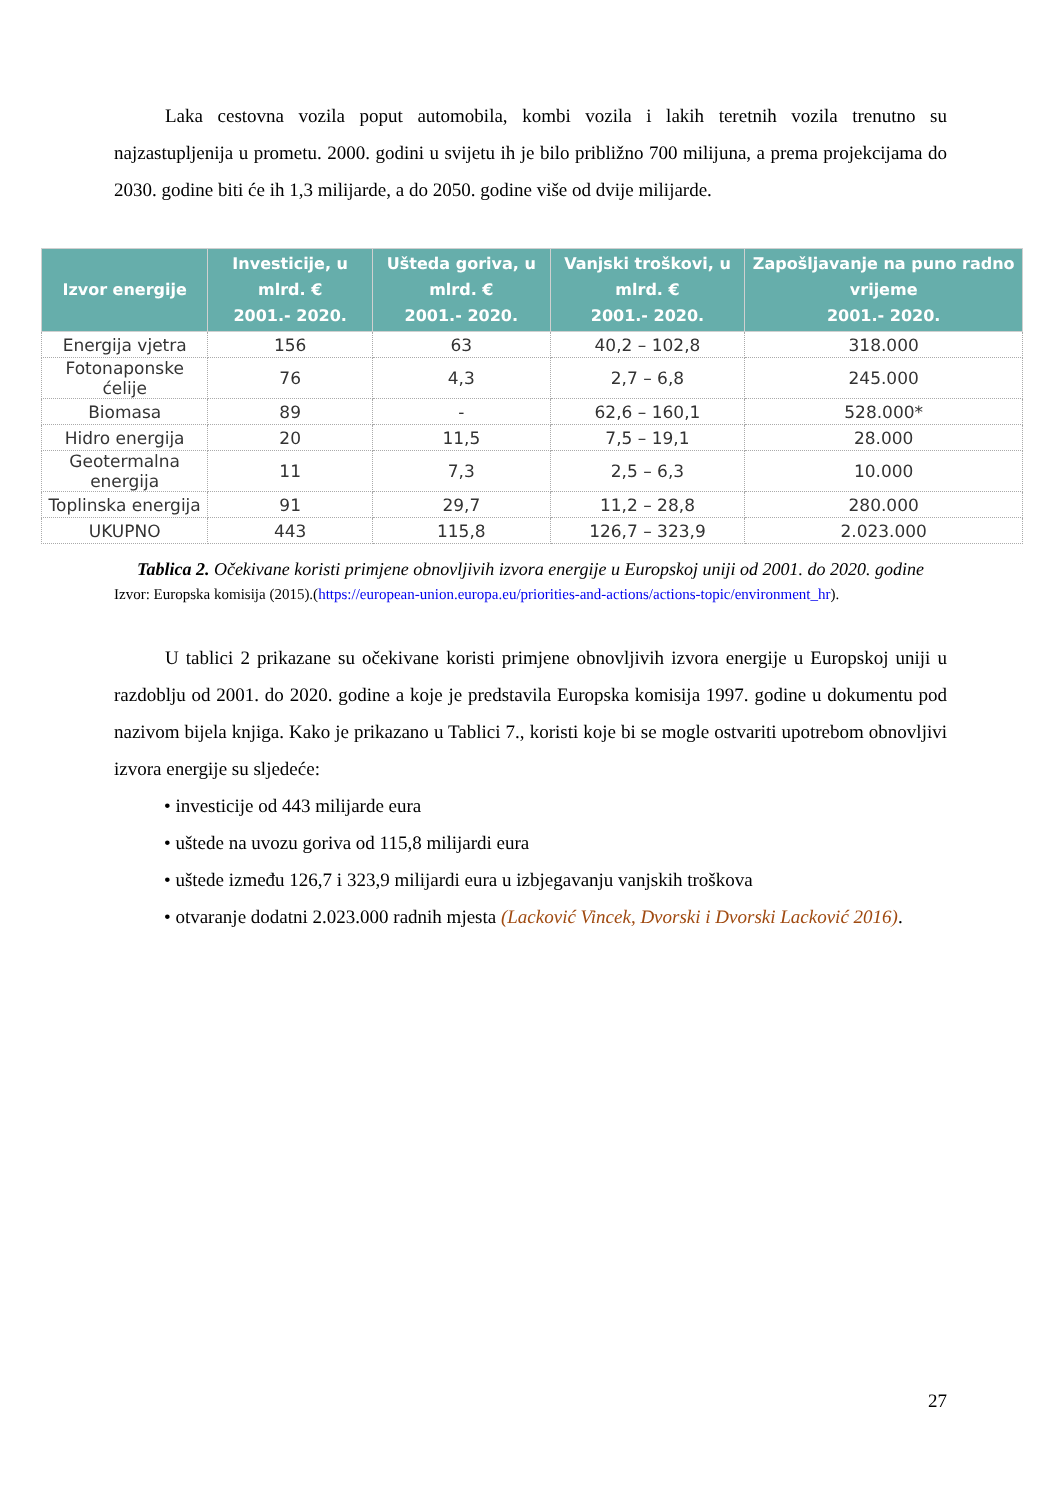Laka cestovna vozila poput automobila, kombi vozila i lakih teretnih vozila trenutno su najzastupljenija u prometu. 2000. godini u svijetu ih je bilo približno 700 milijuna, a prema projekcijama do 2030. godine biti će ih 1,3 milijarde, a do 2050. godine više od dvije milijarde.
| Izvor energije | Investicije, u mlrd. € 2001.- 2020. | Ušteda goriva, u mlrd. € 2001.- 2020. | Vanjski troškovi, u mlrd. € 2001.- 2020. | Zapošljavanje na puno radno vrijeme 2001.- 2020. |
| --- | --- | --- | --- | --- |
| Energija vjetra | 156 | 63 | 40,2 – 102,8 | 318.000 |
| Fotonaponske ćelije | 76 | 4,3 | 2,7 – 6,8 | 245.000 |
| Biomasa | 89 | - | 62,6 – 160,1 | 528.000* |
| Hidro energija | 20 | 11,5 | 7,5 – 19,1 | 28.000 |
| Geotermalna energija | 11 | 7,3 | 2,5 – 6,3 | 10.000 |
| Toplinska energija | 91 | 29,7 | 11,2 – 28,8 | 280.000 |
| UKUPNO | 443 | 115,8 | 126,7 – 323,9 | 2.023.000 |
Tablica 2. Očekivane koristi primjene obnovljivih izvora energije u Europskoj uniji od 2001. do 2020. godine
Izvor: Europska komisija (2015).(https://european-union.europa.eu/priorities-and-actions/actions-topic/environment_hr).
U tablici 2 prikazane su očekivane koristi primjene obnovljivih izvora energije u Europskoj uniji u razdoblju od 2001. do 2020. godine a koje je predstavila Europska komisija 1997. godine u dokumentu pod nazivom bijela knjiga. Kako je prikazano u Tablici 7., koristi koje bi se mogle ostvariti upotrebom obnovljivi izvora energije su sljedeće:
• investicije od 443 milijarde eura
• uštede na uvozu goriva od 115,8 milijardi eura
• uštede između 126,7 i 323,9 milijardi eura u izbjegavanju vanjskih troškova
• otvaranje dodatni 2.023.000 radnih mjesta (Lacković Vincek, Dvorski i Dvorski Lacković 2016).
27